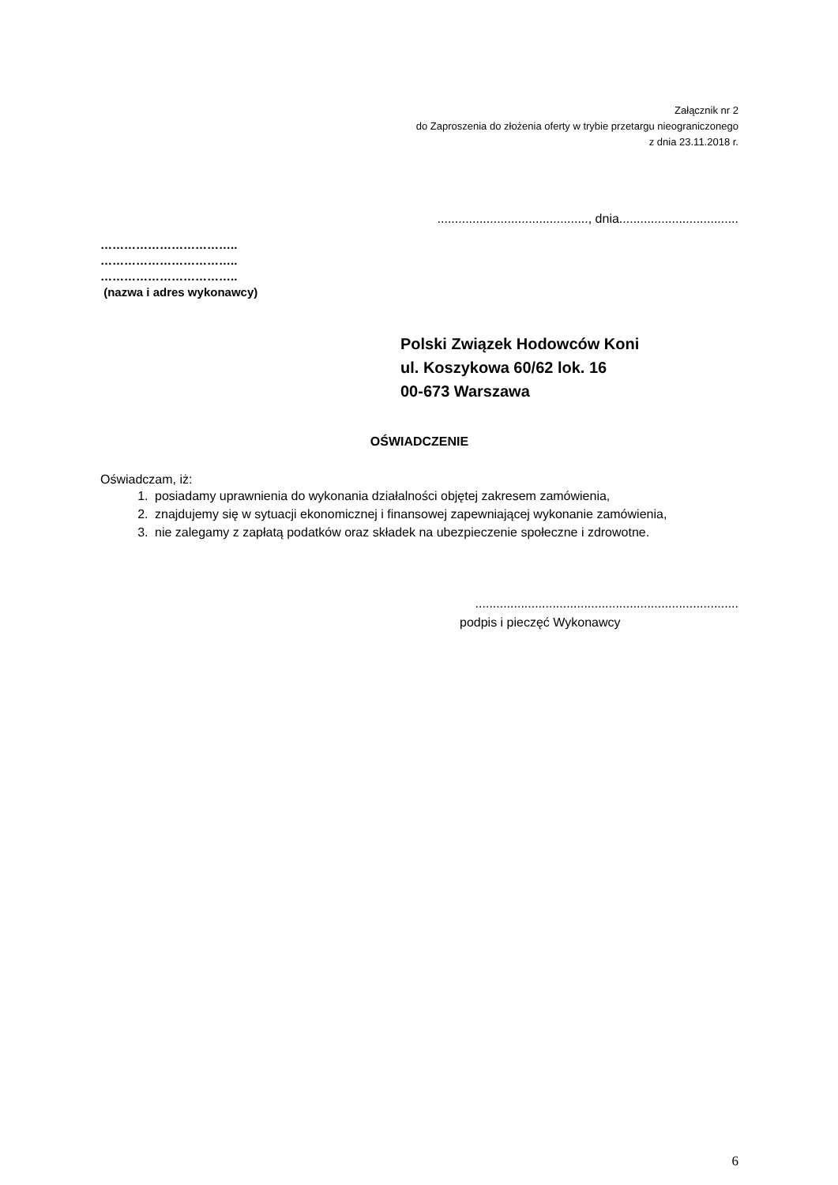Załącznik nr 2
do Zaproszenia do złożenia oferty w trybie przetargu nieograniczonego
z dnia 23.11.2018 r.
..........................................., dnia..................................
……………………………..
……………………………..
……………………………..
(nazwa i adres wykonawcy)
Polski Związek Hodowców Koni
ul. Koszykowa 60/62 lok. 16
00-673 Warszawa
OŚWIADCZENIE
Oświadczam, iż:
1. posiadamy uprawnienia do wykonania działalności objętej zakresem zamówienia,
2. znajdujemy się w sytuacji ekonomicznej i finansowej zapewniającej wykonanie zamówienia,
3. nie zalegamy z zapłatą podatków oraz składek na ubezpieczenie społeczne i zdrowotne.
...........................................................................
podpis i pieczęć Wykonawcy
6